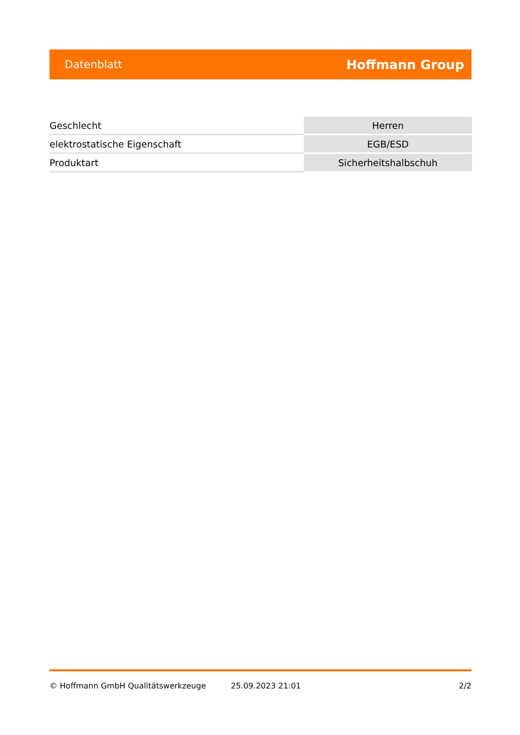Datenblatt Hoffmann Group
| Geschlecht | Herren |
| elektrostatische Eigenschaft | EGB/ESD |
| Produktart | Sicherheitshalbschuh |
© Hoffmann GmbH Qualitätswerkzeuge 25.09.2023 21:01 2/2